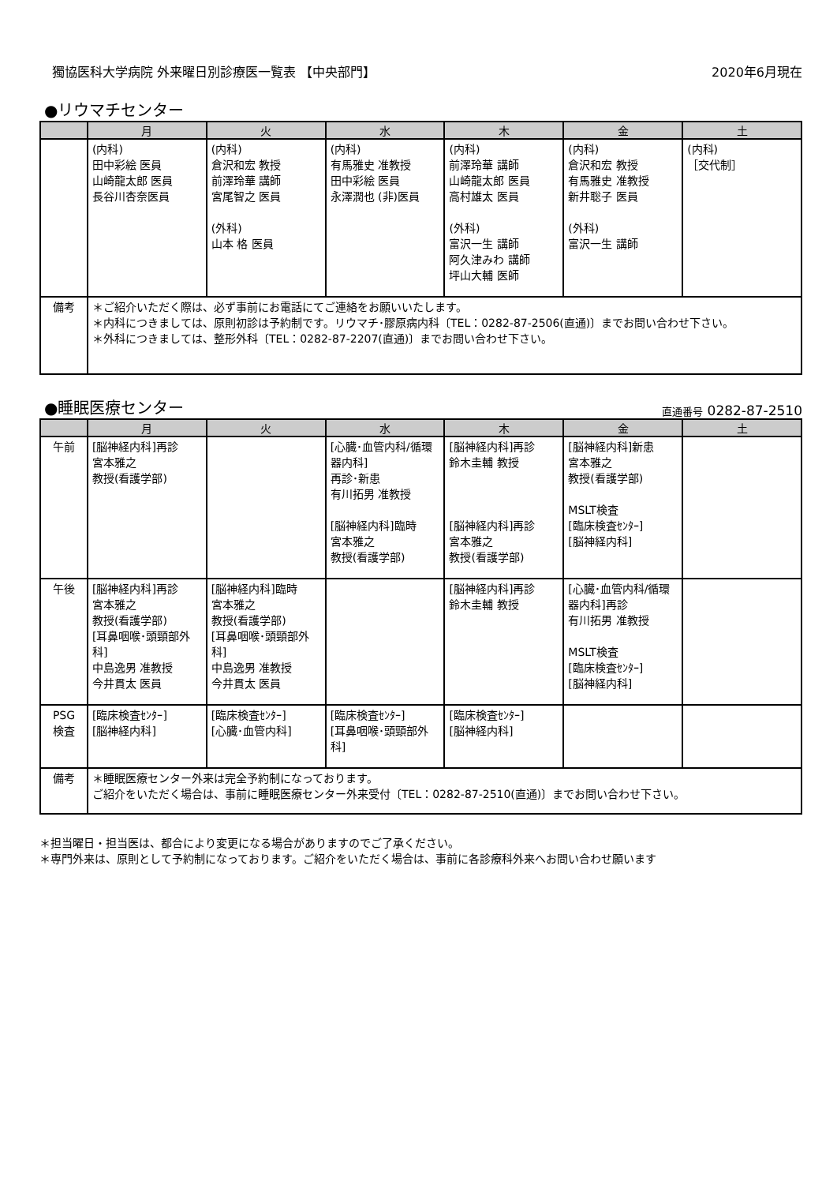獨協医科大学病院 外来曜日別診療医一覧表 【中央部門】
2020年6月現在
●リウマチセンター
| | 月 | 火 | 水 | 木 | 金 | 土 |
| --- | --- | --- | --- | --- | --- | --- |
| | (内科) 田中彩絵 医員 山崎龍太郎 医員 長谷川杏奈医員 | (内科) 倉沢和宏 教授 前澤玲華 講師 宮尾智之 医員 (外科) 山本 格 医員 | (内科) 有馬雅史 准教授 田中彩絵 医員 永澤潤也 (非)医員 | (内科) 前澤玲華 講師 山崎龍太郎 医員 高村雄太 医員 (外科) 富沢一生 講師 阿久津みわ 講師 坪山大輔 医師 | (内科) 倉沢和宏 教授 有馬雅史 准教授 新井聡子 医員 (外科) 富沢一生 講師 | (内科) ［交代制］ |
| 備考 | ＊ご紹介いただく際は、必ず事前にお電話にてご連絡をお願いいたします。 ＊内科につきましては、原則初診は予約制です。リウマチ･膠原病内科〔TEL：0282-87-2506(直通)〕までお問い合わせ下さい。 ＊外科につきましては、整形外科〔TEL：0282-87-2207(直通)〕までお問い合わせ下さい。 | | | | | |
●睡眠医療センター
直通番号 0282-87-2510
| | 月 | 火 | 水 | 木 | 金 | 土 |
| --- | --- | --- | --- | --- | --- | --- |
| 午前 | [脳神経内科]再診 宮本雅之 教授(看護学部) | | [心臓･血管内科/循環器内科] 再診･新患 有川拓男 准教授 [脳神経内科]臨時 宮本雅之 教授(看護学部) | [脳神経内科]再診 鈴木圭輔 教授 [脳神経内科]再診 宮本雅之 教授(看護学部) | [脳神経内科]新患 宮本雅之 教授(看護学部) MSLT検査 [臨床検査ｾﾝﾀｰ] [脳神経内科] | |
| 午後 | [脳神経内科]再診 宮本雅之 教授(看護学部) [耳鼻咽喉･頭頸部外科] 中島逸男 准教授 今井貫太 医員 | [脳神経内科]臨時 宮本雅之 教授(看護学部) [耳鼻咽喉･頭頸部外科] 中島逸男 准教授 今井貫太 医員 | | [脳神経内科]再診 鈴木圭輔 教授 | [心臓･血管内科/循環器内科]再診 有川拓男 准教授 MSLT検査 [臨床検査ｾﾝﾀｰ] [脳神経内科] | |
| PSG 検査 | [臨床検査ｾﾝﾀｰ] [脳神経内科] | [臨床検査ｾﾝﾀｰ] [心臓･血管内科] | [臨床検査ｾﾝﾀｰ] [耳鼻咽喉･頭頸部外科] | [臨床検査ｾﾝﾀｰ] [脳神経内科] | | |
| 備考 | ＊睡眠医療センター外来は完全予約制になっております。 ご紹介をいただく場合は、事前に睡眠医療センター外来受付〔TEL：0282-87-2510(直通)〕までお問い合わせ下さい。 | | | | | |
＊担当曜日・担当医は、都合により変更になる場合がありますのでご了承ください。
＊専門外来は、原則として予約制になっております。ご紹介をいただく場合は、事前に各診療科外来へお問い合わせ願います